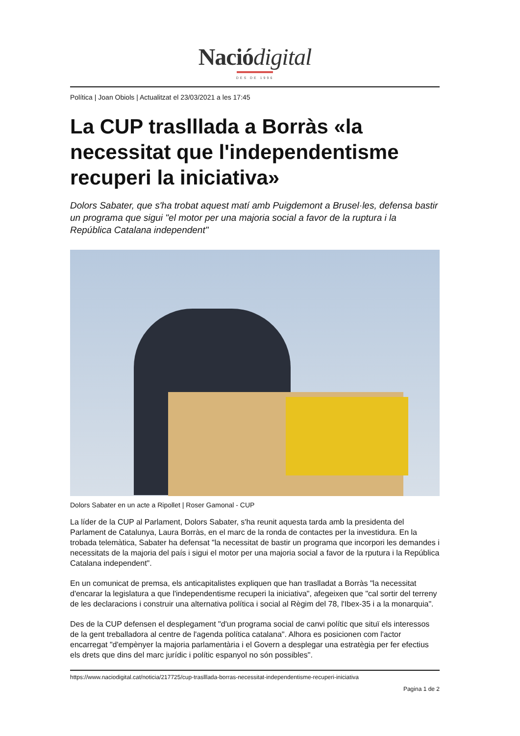Naciódigital
DES DE 1996
Política | Joan Obiols | Actualitzat el 23/03/2021 a les 17:45
La CUP traslllada a Borràs «la necessitat que l'independentisme recuperi la iniciativa»
Dolors Sabater, que s'ha trobat aquest matí amb Puigdemont a Brusel·les, defensa bastir un programa que sigui "el motor per una majoria social a favor de la ruptura i la República Catalana independent"
Dolors Sabater en un acte a Ripollet | Roser Gamonal - CUP
La líder de la CUP al Parlament, Dolors Sabater, s'ha reunit aquesta tarda amb la presidenta del Parlament de Catalunya, Laura Borràs, en el marc de la ronda de contactes per la investidura. En la trobada telemàtica, Sabater ha defensat "la necessitat de bastir un programa que incorpori les demandes i necessitats de la majoria del país i sigui el motor per una majoria social a favor de la rputura i la República Catalana independent".
En un comunicat de premsa, els anticapitalistes expliquen que han traslladat a Borràs "la necessitat d'encarar la legislatura a que l'independentisme recuperi la iniciativa", afegeixen que "cal sortir del terreny de les declaracions i construir una alternativa política i social al Règim del 78, l'Ibex-35 i a la monarquia".
Des de la CUP defensen el desplegament "d'un programa social de canvi polític que situï els interessos de la gent treballadora al centre de l'agenda política catalana". Alhora es posicionen com l'actor encarregat "d'empènyer la majoria parlamentària i el Govern a desplegar una estratègia per fer efectius els drets que dins del marc jurídic i polític espanyol no són possibles".
https://www.naciodigital.cat/noticia/217725/cup-traslllada-borras-necessitat-independentisme-recuperi-iniciativa
Pagina 1 de 2